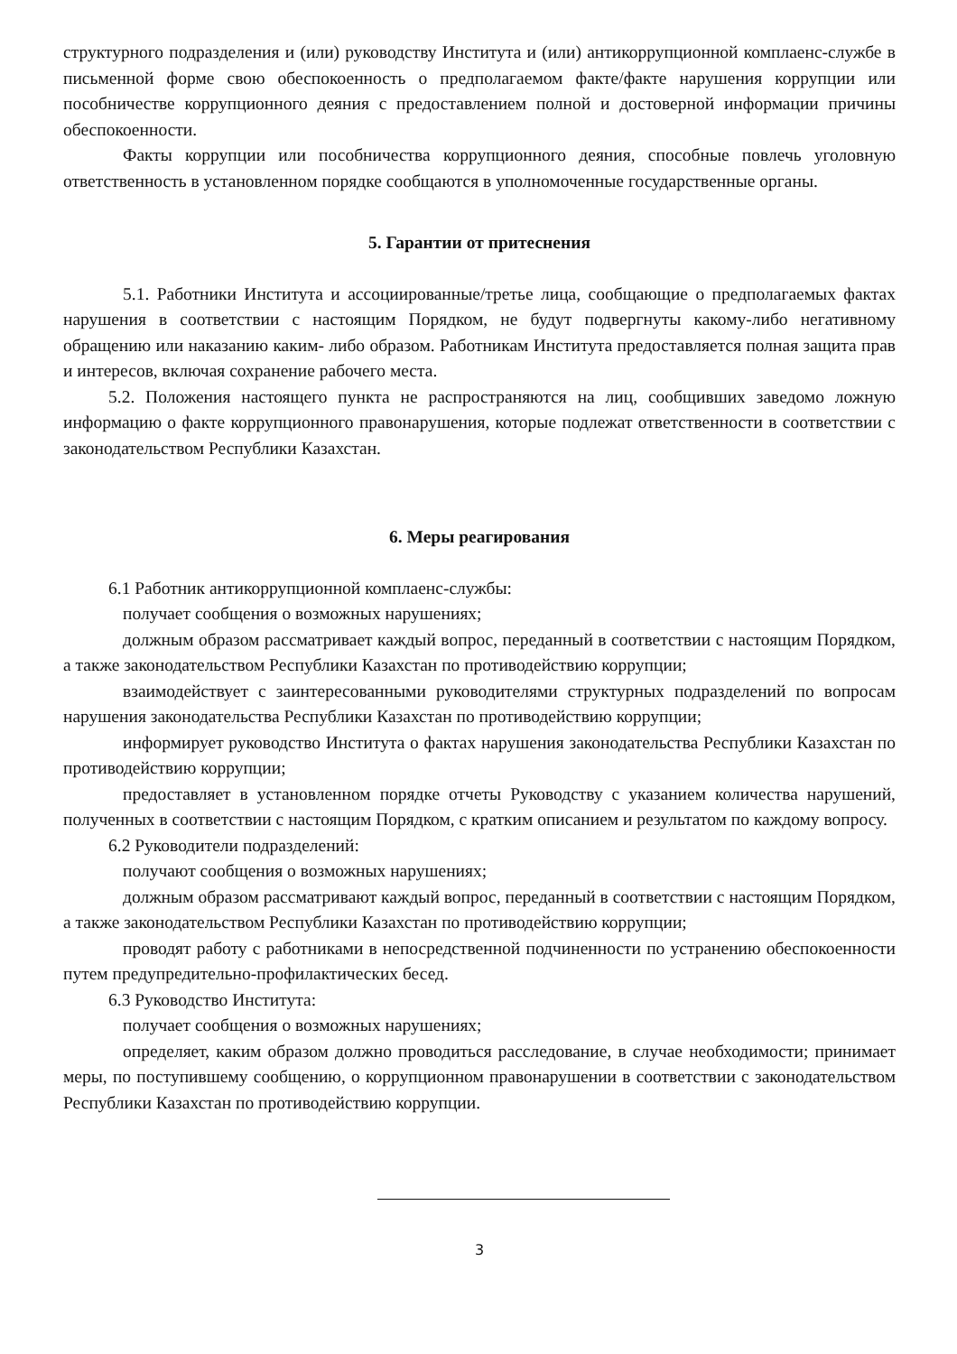структурного подразделения и (или) руководству Института и (или) антикоррупционной комплаенс-службе в письменной форме свою обеспокоенность о предполагаемом факте/факте нарушения коррупции или пособничестве коррупционного деяния с предоставлением полной и достоверной информации причины обеспокоенности.
Факты коррупции или пособничества коррупционного деяния, способные повлечь уголовную ответственность в установленном порядке сообщаются в уполномоченные государственные органы.
5. Гарантии от притеснения
5.1. Работники Института и ассоциированные/третье лица, сообщающие о предполагаемых фактах нарушения в соответствии с настоящим Порядком, не будут подвергнуты какому-либо негативному обращению или наказанию каким- либо образом. Работникам Института предоставляется полная защита прав и интересов, включая сохранение рабочего места.
5.2. Положения настоящего пункта не распространяются на лиц, сообщивших заведомо ложную информацию о факте коррупционного правонарушения, которые подлежат ответственности в соответствии с законодательством Республики Казахстан.
6. Меры реагирования
6.1 Работник антикоррупционной комплаенс-службы:
получает сообщения о возможных нарушениях;
должным образом рассматривает каждый вопрос, переданный в соответствии с настоящим Порядком, а также законодательством Республики Казахстан по противодействию коррупции;
взаимодействует с заинтересованными руководителями структурных подразделений по вопросам нарушения законодательства Республики Казахстан по противодействию коррупции;
информирует руководство Института о фактах нарушения законодательства Республики Казахстан по противодействию коррупции;
предоставляет в установленном порядке отчеты Руководству с указанием количества нарушений, полученных в соответствии с настоящим Порядком, с кратким описанием и результатом по каждому вопросу.
6.2 Руководители подразделений:
получают сообщения о возможных нарушениях;
должным образом рассматривают каждый вопрос, переданный в соответствии с настоящим Порядком, а также законодательством Республики Казахстан по противодействию коррупции;
проводят работу с работниками в непосредственной подчиненности по устранению обеспокоенности путем предупредительно-профилактических бесед.
6.3 Руководство Института:
получает сообщения о возможных нарушениях;
определяет, каким образом должно проводиться расследование, в случае необходимости; принимает меры, по поступившему сообщению, о коррупционном правонарушении в соответствии с законодательством Республики Казахстан по противодействию коррупции.
3